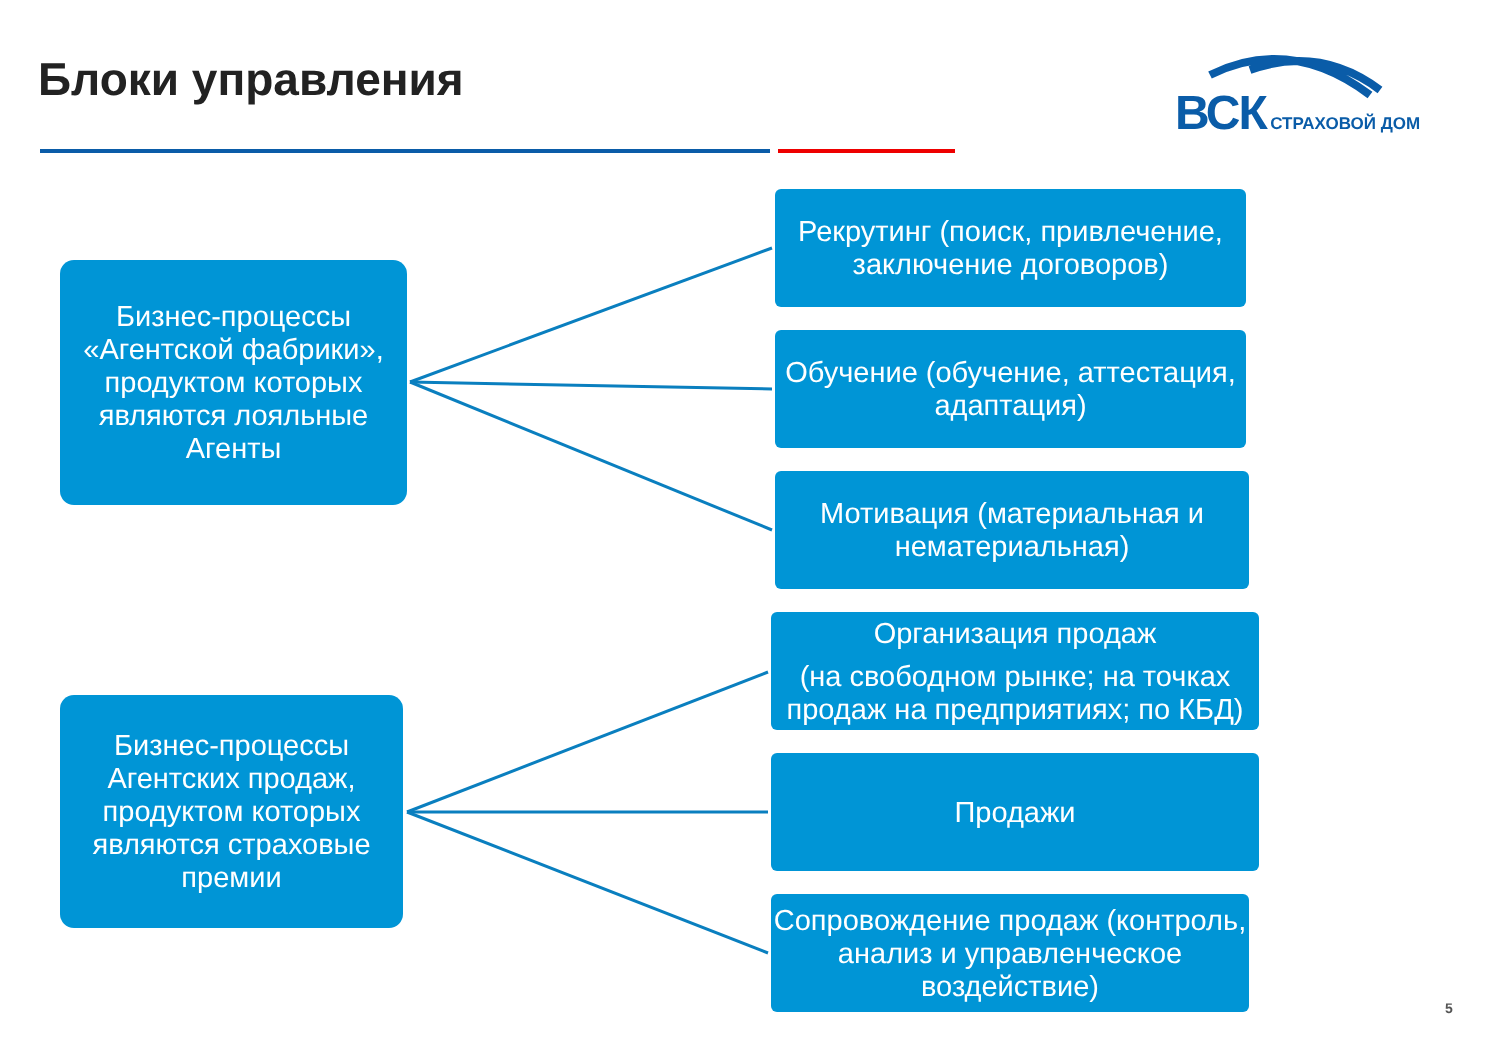Блоки управления ВСК СТРАХОВОЙ ДОМ
Бизнес-процессы «Агентской фабрики», продуктом которых являются лояльные Агенты
Рекрутинг (поиск, привлечение, заключение договоров)
Обучение (обучение, аттестация, адаптация)
Мотивация (материальная и нематериальная)
Бизнес-процессы Агентских продаж, продуктом которых являются страховые премии
Организация продаж
(на свободном рынке; на точках продаж на предприятиях; по КБД)
Продажи
Сопровождение продаж (контроль, анализ и управленческое воздействие)
5